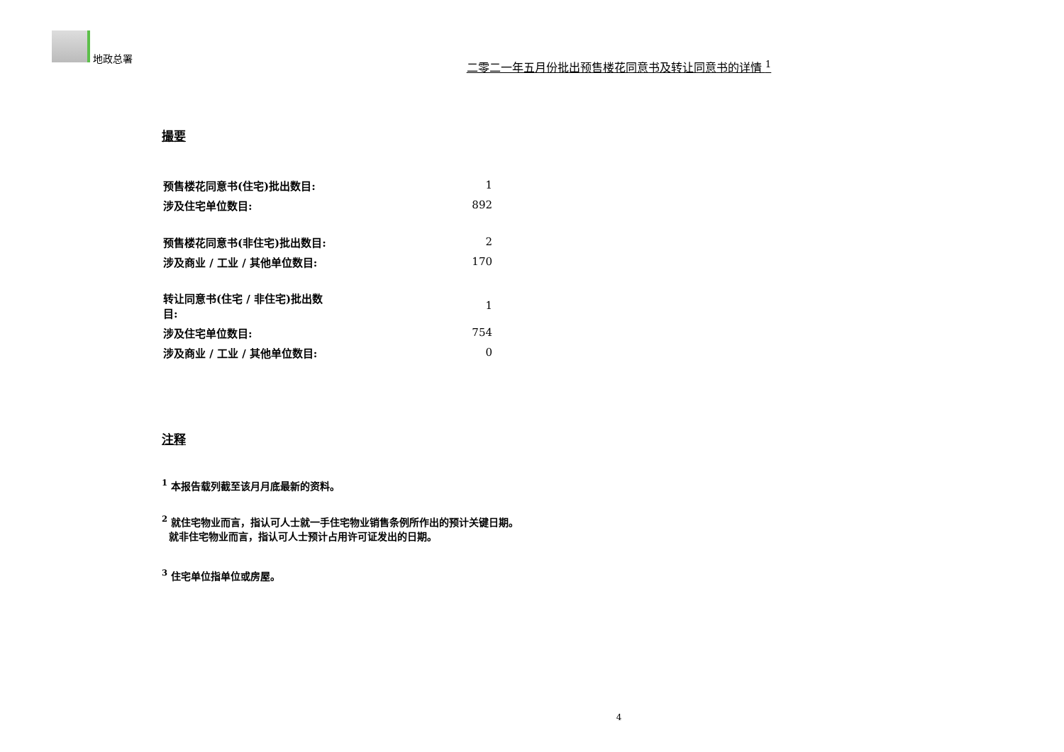地政总署
二零二一年五月份批出预售楼花同意书及转让同意书的详情 <sup>1</sup>
撮要
| 预售楼花同意书(住宅)批出数目: | 1 |
| 涉及住宅单位数目: | 892 |
| 预售楼花同意书(非住宅)批出数目: | 2 |
| 涉及商业 / 工业 / 其他单位数目: | 170 |
| 转让同意书(住宅 / 非住宅)批出数目: | 1 |
| 涉及住宅单位数目: | 754 |
| 涉及商业 / 工业 / 其他单位数目: | 0 |
注释
<sup>1</sup> 本报告载列截至该月月底最新的资料。
<sup>2</sup> 就住宅物业而言，指认可人士就一手住宅物业销售条例所作出的预计关键日期。
就非住宅物业而言，指认可人士预计占用许可证发出的日期。
<sup>3</sup> 住宅单位指单位或房屋。
4